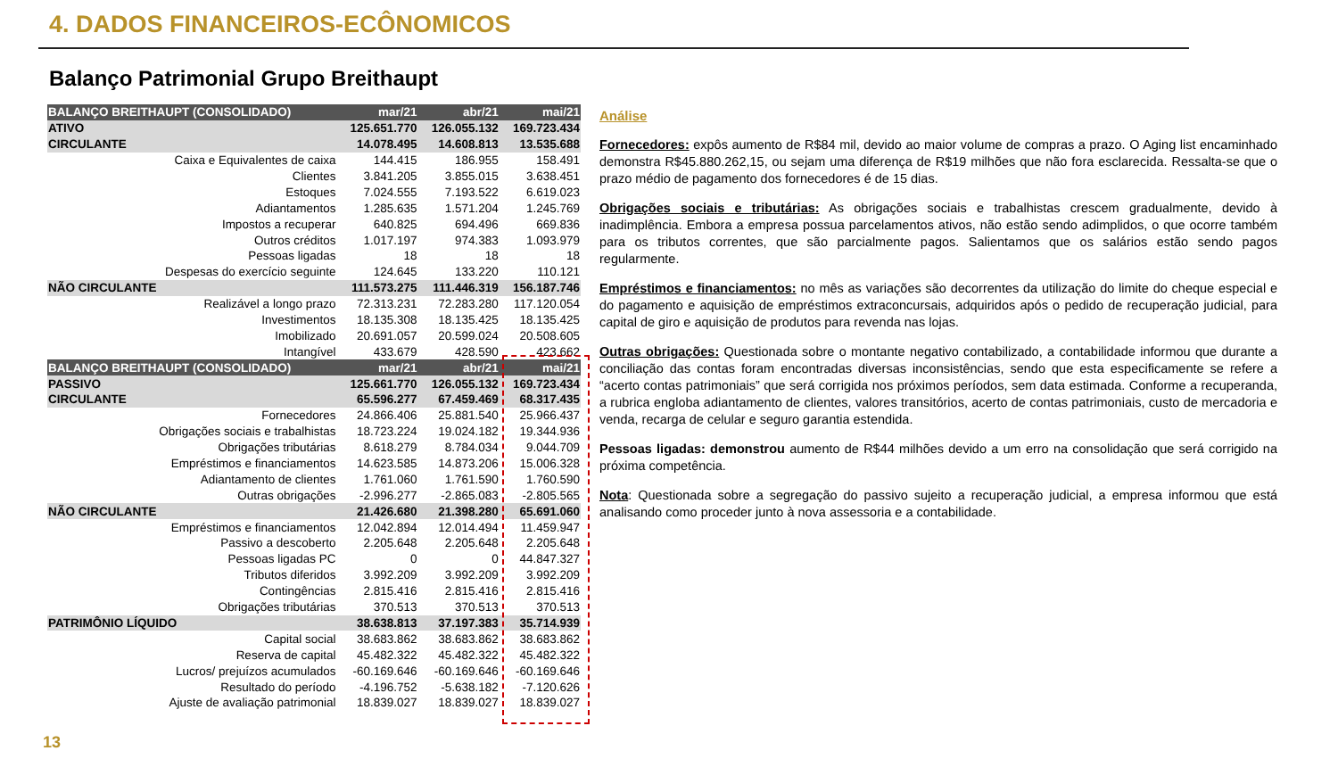4. DADOS FINANCEIROS-ECÔNOMICOS
Balanço Patrimonial Grupo Breithaupt
| BALANÇO BREITHAUPT (CONSOLIDADO) | mar/21 | abr/21 | mai/21 |
| --- | --- | --- | --- |
| ATIVO | 125.651.770 | 126.055.132 | 169.723.434 |
| CIRCULANTE | 14.078.495 | 14.608.813 | 13.535.688 |
| Caixa e Equivalentes de caixa | 144.415 | 186.955 | 158.491 |
| Clientes | 3.841.205 | 3.855.015 | 3.638.451 |
| Estoques | 7.024.555 | 7.193.522 | 6.619.023 |
| Adiantamentos | 1.285.635 | 1.571.204 | 1.245.769 |
| Impostos a recuperar | 640.825 | 694.496 | 669.836 |
| Outros créditos | 1.017.197 | 974.383 | 1.093.979 |
| Pessoas ligadas | 18 | 18 | 18 |
| Despesas do exercício seguinte | 124.645 | 133.220 | 110.121 |
| NÃO CIRCULANTE | 111.573.275 | 111.446.319 | 156.187.746 |
| Realizável a longo prazo | 72.313.231 | 72.283.280 | 117.120.054 |
| Investimentos | 18.135.308 | 18.135.425 | 18.135.425 |
| Imobilizado | 20.691.057 | 20.599.024 | 20.508.605 |
| Intangível | 433.679 | 428.590 | 423.662 |
| BALANÇO BREITHAUPT (CONSOLIDADO) | mar/21 | abr/21 | mai/21 |
| PASSIVO | 125.661.770 | 126.055.132 | 169.723.434 |
| CIRCULANTE | 65.596.277 | 67.459.469 | 68.317.435 |
| Fornecedores | 24.866.406 | 25.881.540 | 25.966.437 |
| Obrigações sociais e trabalhistas | 18.723.224 | 19.024.182 | 19.344.936 |
| Obrigações tributárias | 8.618.279 | 8.784.034 | 9.044.709 |
| Empréstimos e financiamentos | 14.623.585 | 14.873.206 | 15.006.328 |
| Adiantamento de clientes | 1.761.060 | 1.761.590 | 1.760.590 |
| Outras obrigações | -2.996.277 | -2.865.083 | -2.805.565 |
| NÃO CIRCULANTE | 21.426.680 | 21.398.280 | 65.691.060 |
| Empréstimos e financiamentos | 12.042.894 | 12.014.494 | 11.459.947 |
| Passivo a descoberto | 2.205.648 | 2.205.648 | 2.205.648 |
| Pessoas ligadas PC | 0 | 0 | 44.847.327 |
| Tributos diferidos | 3.992.209 | 3.992.209 | 3.992.209 |
| Contingências | 2.815.416 | 2.815.416 | 2.815.416 |
| Obrigações tributárias | 370.513 | 370.513 | 370.513 |
| PATRIMÔNIO LÍQUIDO | 38.638.813 | 37.197.383 | 35.714.939 |
| Capital social | 38.683.862 | 38.683.862 | 38.683.862 |
| Reserva de capital | 45.482.322 | 45.482.322 | 45.482.322 |
| Lucros/ prejuízos acumulados | -60.169.646 | -60.169.646 | -60.169.646 |
| Resultado do período | -4.196.752 | -5.638.182 | -7.120.626 |
| Ajuste de avaliação patrimonial | 18.839.027 | 18.839.027 | 18.839.027 |
Análise
Fornecedores: expôs aumento de R$84 mil, devido ao maior volume de compras a prazo. O Aging list encaminhado demonstra R$45.880.262,15, ou sejam uma diferença de R$19 milhões que não fora esclarecida. Ressalta-se que o prazo médio de pagamento dos fornecedores é de 15 dias.
Obrigações sociais e tributárias: As obrigações sociais e trabalhistas crescem gradualmente, devido à inadimplência. Embora a empresa possua parcelamentos ativos, não estão sendo adimplidos, o que ocorre também para os tributos correntes, que são parcialmente pagos. Salientamos que os salários estão sendo pagos regularmente.
Empréstimos e financiamentos: no mês as variações são decorrentes da utilização do limite do cheque especial e do pagamento e aquisição de empréstimos extraconcursais, adquiridos após o pedido de recuperação judicial, para capital de giro e aquisição de produtos para revenda nas lojas.
Outras obrigações: Questionada sobre o montante negativo contabilizado, a contabilidade informou que durante a conciliação das contas foram encontradas diversas inconsistências, sendo que esta especificamente se refere a “acerto contas patrimoniais” que será corrigida nos próximos períodos, sem data estimada. Conforme a recuperanda, a rubrica engloba adiantamento de clientes, valores transitórios, acerto de contas patrimoniais, custo de mercadoria e venda, recarga de celular e seguro garantia estendida.
Pessoas ligadas: demonstrou aumento de R$44 milhões devido a um erro na consolidação que será corrigido na próxima competência.
Nota: Questionada sobre a segregação do passivo sujeito a recuperação judicial, a empresa informou que está analisando como proceder junto à nova assessoria e a contabilidade.
13